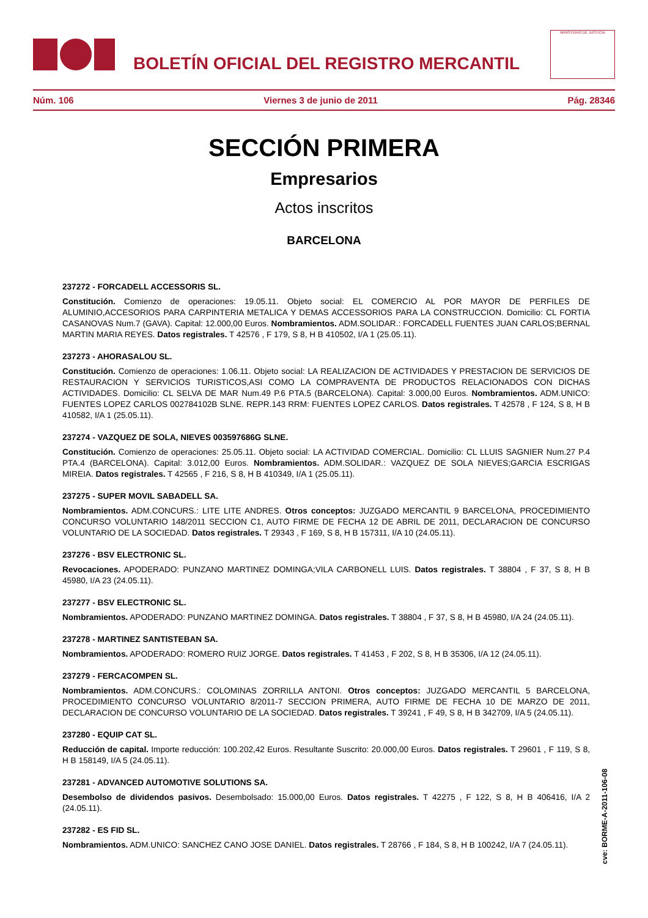BOLETÍN OFICIAL DEL REGISTRO MERCANTIL
MINISTERIO DE JUSTICIA
Núm. 106 Viernes 3 de junio de 2011 Pág. 28346
SECCIÓN PRIMERA
Empresarios
Actos inscritos
BARCELONA
237272 - FORCADELL ACCESSORIS SL.
Constitución. Comienzo de operaciones: 19.05.11. Objeto social: EL COMERCIO AL POR MAYOR DE PERFILES DE ALUMINIO,ACCESORIOS PARA CARPINTERIA METALICA Y DEMAS ACCESSORIOS PARA LA CONSTRUCCION. Domicilio: CL FORTIA CASANOVAS Num.7 (GAVA). Capital: 12.000,00 Euros. Nombramientos. ADM.SOLIDAR.: FORCADELL FUENTES JUAN CARLOS;BERNAL MARTIN MARIA REYES. Datos registrales. T 42576 , F 179, S 8, H B 410502, I/A 1 (25.05.11).
237273 - AHORASALOU SL.
Constitución. Comienzo de operaciones: 1.06.11. Objeto social: LA REALIZACION DE ACTIVIDADES Y PRESTACION DE SERVICIOS DE RESTAURACION Y SERVICIOS TURISTICOS,ASI COMO LA COMPRAVENTA DE PRODUCTOS RELACIONADOS CON DICHAS ACTIVIDADES. Domicilio: CL SELVA DE MAR Num.49 P.6 PTA.5 (BARCELONA). Capital: 3.000,00 Euros. Nombramientos. ADM.UNICO: FUENTES LOPEZ CARLOS 002784102B SLNE. REPR.143 RRM: FUENTES LOPEZ CARLOS. Datos registrales. T 42578 , F 124, S 8, H B 410582, I/A 1 (25.05.11).
237274 - VAZQUEZ DE SOLA, NIEVES 003597686G SLNE.
Constitución. Comienzo de operaciones: 25.05.11. Objeto social: LA ACTIVIDAD COMERCIAL. Domicilio: CL LLUIS SAGNIER Num.27 P.4 PTA.4 (BARCELONA). Capital: 3.012,00 Euros. Nombramientos. ADM.SOLIDAR.: VAZQUEZ DE SOLA NIEVES;GARCIA ESCRIGAS MIREIA. Datos registrales. T 42565 , F 216, S 8, H B 410349, I/A 1 (25.05.11).
237275 - SUPER MOVIL SABADELL SA.
Nombramientos. ADM.CONCURS.: LITE LITE ANDRES. Otros conceptos: JUZGADO MERCANTIL 9 BARCELONA, PROCEDIMIENTO CONCURSO VOLUNTARIO 148/2011 SECCION C1, AUTO FIRME DE FECHA 12 DE ABRIL DE 2011, DECLARACION DE CONCURSO VOLUNTARIO DE LA SOCIEDAD. Datos registrales. T 29343 , F 169, S 8, H B 157311, I/A 10 (24.05.11).
237276 - BSV ELECTRONIC SL.
Revocaciones. APODERADO: PUNZANO MARTINEZ DOMINGA;VILA CARBONELL LUIS. Datos registrales. T 38804 , F 37, S 8, H B 45980, I/A 23 (24.05.11).
237277 - BSV ELECTRONIC SL.
Nombramientos. APODERADO: PUNZANO MARTINEZ DOMINGA. Datos registrales. T 38804 , F 37, S 8, H B 45980, I/A 24 (24.05.11).
237278 - MARTINEZ SANTISTEBAN SA.
Nombramientos. APODERADO: ROMERO RUIZ JORGE. Datos registrales. T 41453 , F 202, S 8, H B 35306, I/A 12 (24.05.11).
237279 - FERCACOMPEN SL.
Nombramientos. ADM.CONCURS.: COLOMINAS ZORRILLA ANTONI. Otros conceptos: JUZGADO MERCANTIL 5 BARCELONA, PROCEDIMIENTO CONCURSO VOLUNTARIO 8/2011-7 SECCION PRIMERA, AUTO FIRME DE FECHA 10 DE MARZO DE 2011, DECLARACION DE CONCURSO VOLUNTARIO DE LA SOCIEDAD. Datos registrales. T 39241 , F 49, S 8, H B 342709, I/A 5 (24.05.11).
237280 - EQUIP CAT SL.
Reducción de capital. Importe reducción: 100.202,42 Euros. Resultante Suscrito: 20.000,00 Euros. Datos registrales. T 29601 , F 119, S 8, H B 158149, I/A 5 (24.05.11).
237281 - ADVANCED AUTOMOTIVE SOLUTIONS SA.
Desembolso de dividendos pasivos. Desembolsado: 15.000,00 Euros. Datos registrales. T 42275 , F 122, S 8, H B 406416, I/A 2 (24.05.11).
237282 - ES FID SL.
Nombramientos. ADM.UNICO: SANCHEZ CANO JOSE DANIEL. Datos registrales. T 28766 , F 184, S 8, H B 100242, I/A 7 (24.05.11).
cve: BORME-A-2011-106-08